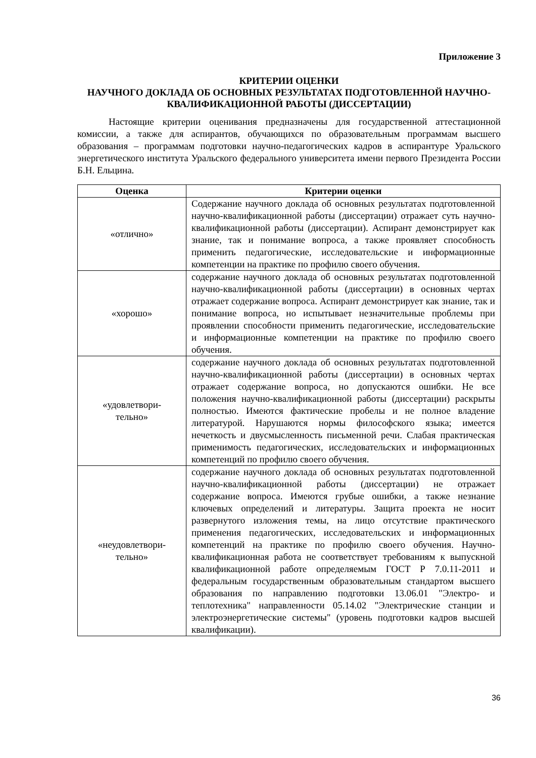Приложение 3
КРИТЕРИИ ОЦЕНКИ
НАУЧНОГО ДОКЛАДА ОБ ОСНОВНЫХ РЕЗУЛЬТАТАХ ПОДГОТОВЛЕННОЙ НАУЧНО-КВАЛИФИКАЦИОННОЙ РАБОТЫ (ДИССЕРТАЦИИ)
Настоящие критерии оценивания предназначены для государственной аттестационной комиссии, а также для аспирантов, обучающихся по образовательным программам высшего образования – программам подготовки научно-педагогических кадров в аспирантуре Уральского энергетического института Уральского федерального университета имени первого Президента России Б.Н. Ельцина.
| Оценка | Критерии оценки |
| --- | --- |
| «отлично» | Содержание научного доклада об основных результатах подготовленной научно-квалификационной работы (диссертации) отражает суть научно-квалификационной работы (диссертации). Аспирант демонстрирует как знание, так и понимание вопроса, а также проявляет способность применить педагогические, исследовательские и информационные компетенции на практике по профилю своего обучения. |
| «хорошо» | содержание научного доклада об основных результатах подготовленной научно-квалификационной работы (диссертации) в основных чертах отражает содержание вопроса. Аспирант демонстрирует как знание, так и понимание вопроса, но испытывает незначительные проблемы при проявлении способности применить педагогические, исследовательские и информационные компетенции на практике по профилю своего обучения. |
| «удовлетвори- тельно» | содержание научного доклада об основных результатах подготовленной научно-квалификационной работы (диссертации) в основных чертах отражает содержание вопроса, но допускаются ошибки. Не все положения научно-квалификационной работы (диссертации) раскрыты полностью. Имеются фактические пробелы и не полное владение литературой. Нарушаются нормы философского языка; имеется нечеткость и двусмысленность письменной речи. Слабая практическая применимость педагогических, исследовательских и информационных компетенций по профилю своего обучения. |
| «неудовлетвори- тельно» | содержание научного доклада об основных результатах подготовленной научно-квалификационной работы (диссертации) не отражает содержание вопроса. Имеются грубые ошибки, а также незнание ключевых определений и литературы. Защита проекта не носит развернутого изложения темы, на лицо отсутствие практического применения педагогических, исследовательских и информационных компетенций на практике по профилю своего обучения. Научно-квалификационная работа не соответствует требованиям к выпускной квалификационной работе определяемым ГОСТ Р 7.0.11-2011 и федеральным государственным образовательным стандартом высшего образования по направлению подготовки 13.06.01 "Электро- и теплотехника" направленности 05.14.02 "Электрические станции и электроэнергетические системы" (уровень подготовки кадров высшей квалификации). |
36